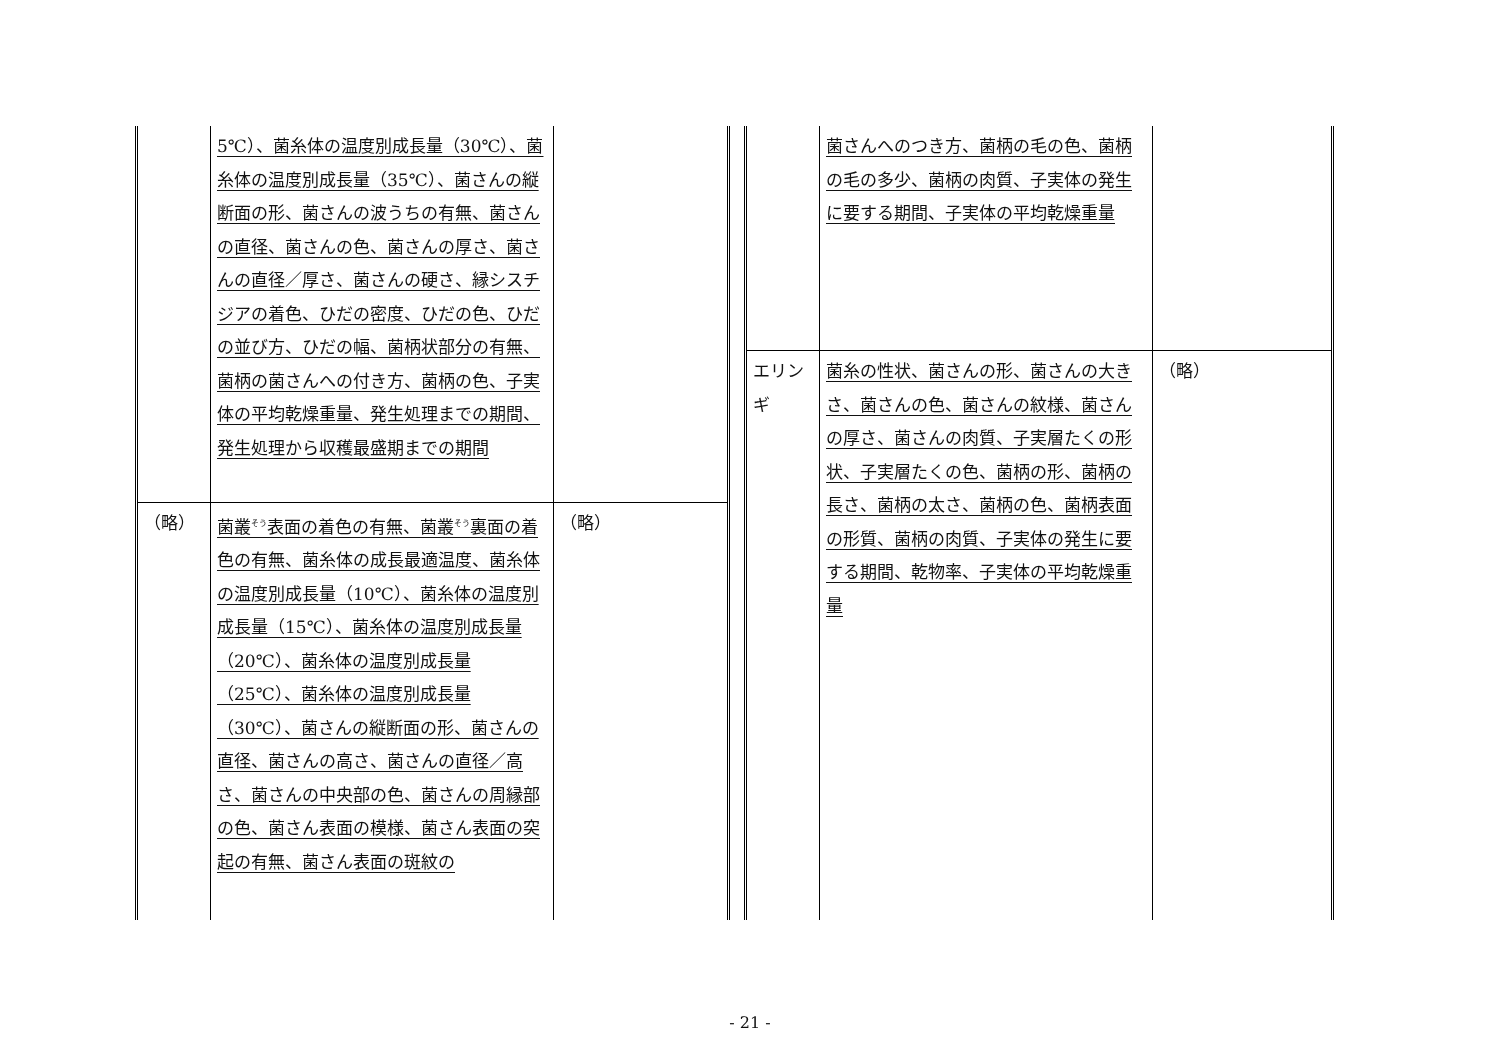| | 5℃）、菌糸体の温度別成長量（30℃）、菌糸体の温度別成長量（35℃）、菌さんの縦断面の形、菌さんの波うちの有無、菌さんの直径、菌さんの色、菌さんの厚さ、菌さんの直径／厚さ、菌さんの硬さ、縁シスチジアの着色、ひだの密度、ひだの色、ひだの並び方、ひだの幅、菌柄状部分の有無、菌柄の菌さんへの付き方、菌柄の色、子実体の平均乾燥重量、発生処理までの期間、発生処理から収穫最盛期までの期間 | |
| （略） | 菌叢<sup>そう</sup>表面の着色の有無、菌叢<sup>そう</sup>裏面の着色の有無、菌糸体の成長最適温度、菌糸体の温度別成長量（10℃）、菌糸体の温度別成長量（15℃）、菌糸体の温度別成長量（20℃）、菌糸体の温度別成長量（25℃）、菌糸体の温度別成長量（30℃）、菌さんの縦断面の形、菌さんの直径、菌さんの高さ、菌さんの直径／高さ、菌さんの中央部の色、菌さんの周縁部の色、菌さん表面の模様、菌さん表面の突起の有無、菌さん表面の斑紋の | （略） |
| | 菌さんへのつき方、菌柄の毛の色、菌柄の毛の多少、菌柄の肉質、子実体の発生に要する期間、子実体の平均乾燥重量 | |
| エリンギ | 菌糸の性状、菌さんの形、菌さんの大きさ、菌さんの色、菌さんの紋様、菌さんの厚さ、菌さんの肉質、子実層たくの形状、子実層たくの色、菌柄の形、菌柄の長さ、菌柄の太さ、菌柄の色、菌柄表面の形質、菌柄の肉質、子実体の発生に要する期間、乾物率、子実体の平均乾燥重量 | （略） |
- 21 -